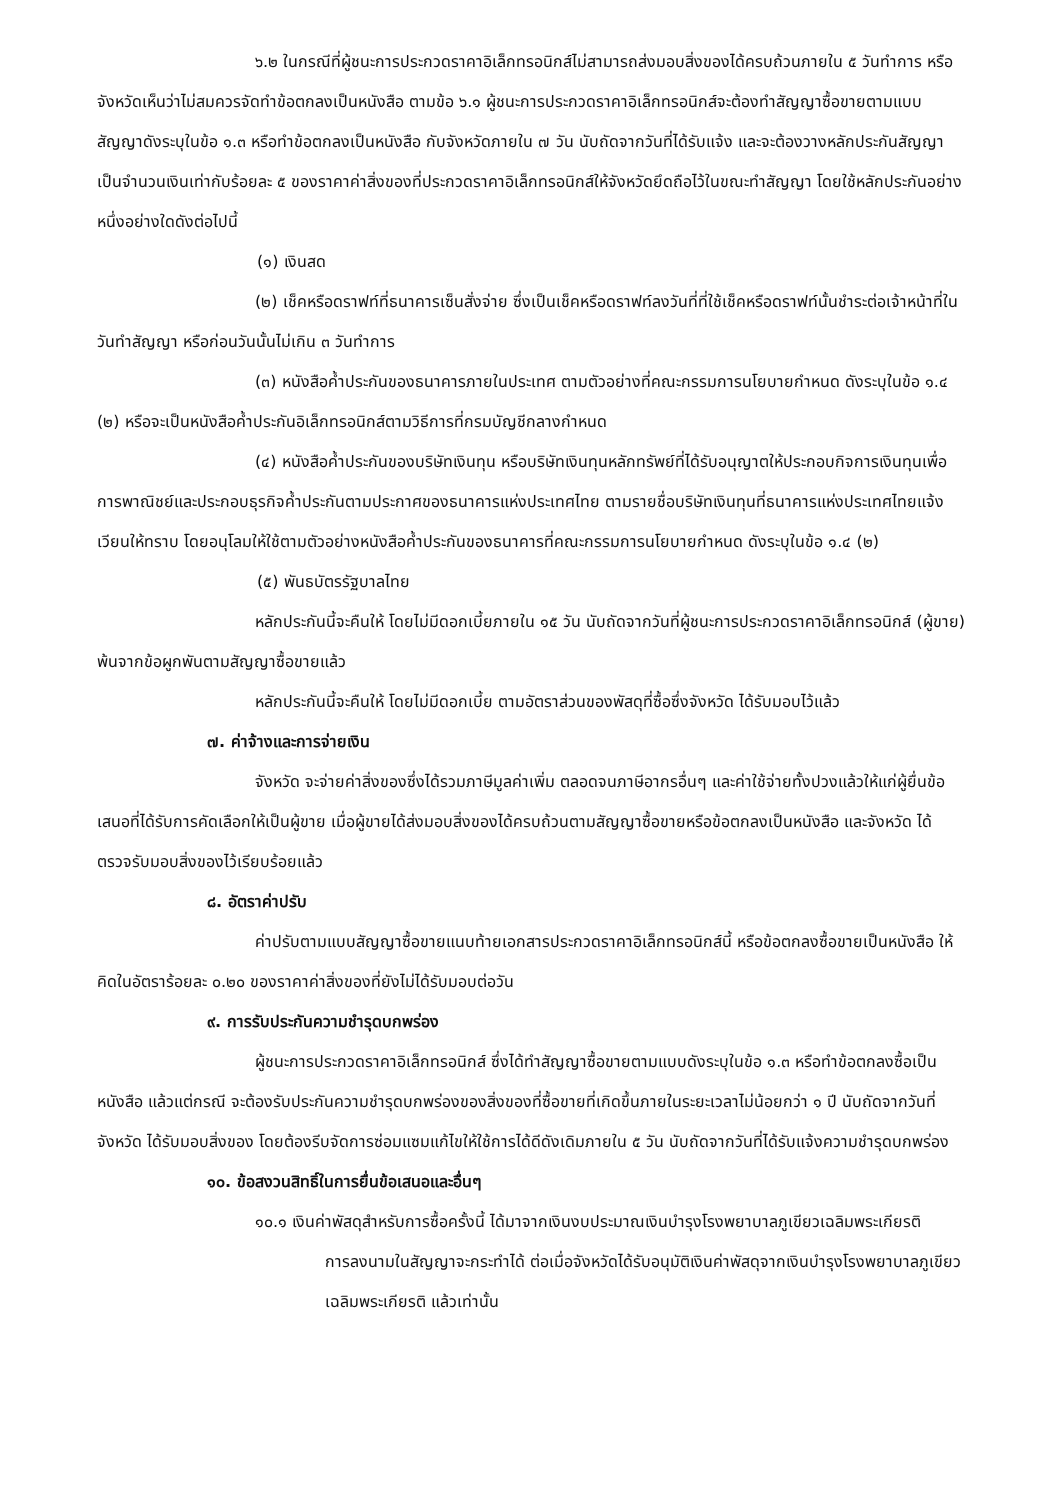๖.๒ ในกรณีที่ผู้ชนะการประกวดราคาอิเล็กทรอนิกส์ไม่สามารถส่งมอบสิ่งของได้ครบถ้วนภายใน ๕ วันทำการ หรือจังหวัดเห็นว่าไม่สมควรจัดทำข้อตกลงเป็นหนังสือ ตามข้อ ๖.๑ ผู้ชนะการประกวดราคาอิเล็กทรอนิกส์จะต้องทำสัญญาซื้อขายตามแบบสัญญาดังระบุในข้อ ๑.๓ หรือทำข้อตกลงเป็นหนังสือ กับจังหวัดภายใน ๗ วัน นับถัดจากวันที่ได้รับแจ้ง และจะต้องวางหลักประกันสัญญาเป็นจำนวนเงินเท่ากับร้อยละ ๕ ของราคาค่าสิ่งของที่ประกวดราคาอิเล็กทรอนิกส์ให้จังหวัดยึดถือไว้ในขณะทำสัญญา โดยใช้หลักประกันอย่างหนึ่งอย่างใดดังต่อไปนี้
(๑) เงินสด
(๒) เช็คหรือดราฟท์ที่ธนาคารเซ็นสั่งจ่าย ซึ่งเป็นเช็คหรือดราฟท์ลงวันที่ที่ใช้เช็คหรือดราฟท์นั้นชำระต่อเจ้าหน้าที่ในวันทำสัญญา หรือก่อนวันนั้นไม่เกิน ๓ วันทำการ
(๓) หนังสือค้ำประกันของธนาคารภายในประเทศ ตามตัวอย่างที่คณะกรรมการนโยบายกำหนด ดังระบุในข้อ ๑.๔ (๒) หรือจะเป็นหนังสือค้ำประกันอิเล็กทรอนิกส์ตามวิธีการที่กรมบัญชีกลางกำหนด
(๔) หนังสือค้ำประกันของบริษัทเงินทุน หรือบริษัทเงินทุนหลักทรัพย์ที่ได้รับอนุญาตให้ประกอบกิจการเงินทุนเพื่อการพาณิชย์และประกอบธุรกิจค้ำประกันตามประกาศของธนาคารแห่งประเทศไทย ตามรายชื่อบริษัทเงินทุนที่ธนาคารแห่งประเทศไทยแจ้งเวียนให้ทราบ โดยอนุโลมให้ใช้ตามตัวอย่างหนังสือค้ำประกันของธนาคารที่คณะกรรมการนโยบายกำหนด ดังระบุในข้อ ๑.๔ (๒)
(๕) พันธบัตรรัฐบาลไทย
หลักประกันนี้จะคืนให้ โดยไม่มีดอกเบี้ยภายใน ๑๕ วัน นับถัดจากวันที่ผู้ชนะการประกวดราคาอิเล็กทรอนิกส์ (ผู้ขาย) พ้นจากข้อผูกพันตามสัญญาซื้อขายแล้ว
หลักประกันนี้จะคืนให้ โดยไม่มีดอกเบี้ย ตามอัตราส่วนของพัสดุที่ซื้อซึ่งจังหวัด ได้รับมอบไว้แล้ว
๗. ค่าจ้างและการจ่ายเงิน
จังหวัด จะจ่ายค่าสิ่งของซึ่งได้รวมภาษีมูลค่าเพิ่ม ตลอดจนภาษีอากรอื่นๆ และค่าใช้จ่ายทั้งปวงแล้วให้แก่ผู้ยื่นข้อเสนอที่ได้รับการคัดเลือกให้เป็นผู้ขาย เมื่อผู้ขายได้ส่งมอบสิ่งของได้ครบถ้วนตามสัญญาซื้อขายหรือข้อตกลงเป็นหนังสือ และจังหวัด ได้ตรวจรับมอบสิ่งของไว้เรียบร้อยแล้ว
๘. อัตราค่าปรับ
ค่าปรับตามแบบสัญญาซื้อขายแนบท้ายเอกสารประกวดราคาอิเล็กทรอนิกส์นี้ หรือข้อตกลงซื้อขายเป็นหนังสือ ให้คิดในอัตราร้อยละ ๐.๒๐ ของราคาค่าสิ่งของที่ยังไม่ได้รับมอบต่อวัน
๙. การรับประกันความชำรุดบกพร่อง
ผู้ชนะการประกวดราคาอิเล็กทรอนิกส์ ซึ่งได้ทำสัญญาซื้อขายตามแบบดังระบุในข้อ ๑.๓ หรือทำข้อตกลงซื้อเป็นหนังสือ แล้วแต่กรณี จะต้องรับประกันความชำรุดบกพร่องของสิ่งของที่ซื้อขายที่เกิดขึ้นภายในระยะเวลาไม่น้อยกว่า ๑ ปี นับถัดจากวันที่ จังหวัด ได้รับมอบสิ่งของ โดยต้องรีบจัดการซ่อมแซมแก้ไขให้ใช้การได้ดีดังเดิมภายใน ๕ วัน นับถัดจากวันที่ได้รับแจ้งความชำรุดบกพร่อง
๑๐. ข้อสงวนสิทธิ์ในการยื่นข้อเสนอและอื่นๆ
๑๐.๑ เงินค่าพัสดุสำหรับการซื้อครั้งนี้ ได้มาจากเงินงบประมาณเงินบำรุงโรงพยาบาลภูเขียวเฉลิมพระเกียรติ
การลงนามในสัญญาจะกระทำได้ ต่อเมื่อจังหวัดได้รับอนุมัติเงินค่าพัสดุจากเงินบำรุงโรงพยาบาลภูเขียวเฉลิมพระเกียรติ แล้วเท่านั้น